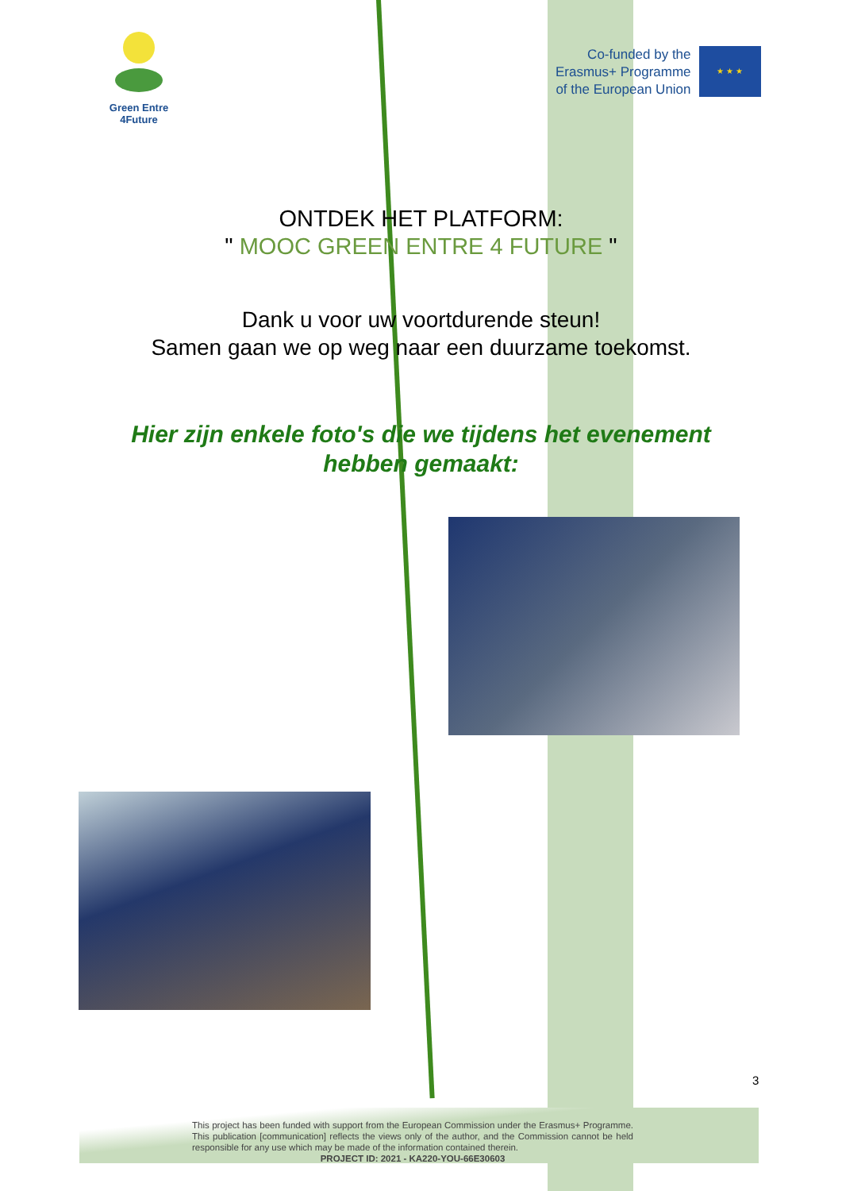Green Entre
4Future
Co-funded by the
Erasmus+ Programme
of the European Union
★ ★ ★
ONTDEK HET PLATFORM:
" MOOC GREEN ENTRE 4 FUTURE "
Dank u voor uw voortdurende steun!
Samen gaan we op weg naar een duurzame toekomst.
Hier zijn enkele foto's die we tijdens het evenement
hebben gemaakt:
3
This project has been funded with support from the European Commission under the Erasmus+ Programme. This publication [communication] reflects the views only of the author, and the Commission cannot be held responsible for any use which may be made of the information contained therein.
PROJECT ID: 2021 - KA220-YOU-66E30603